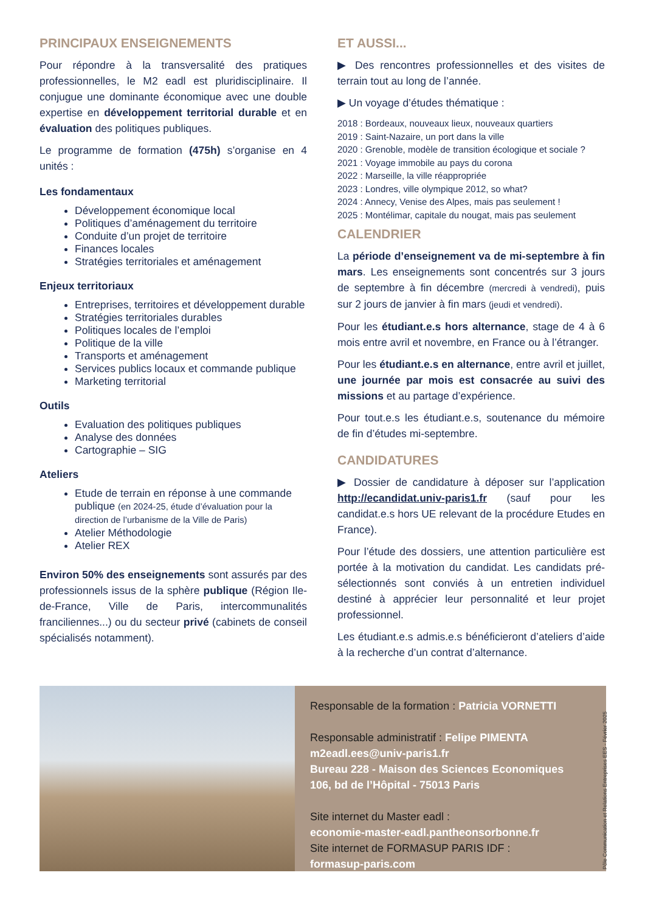PRINCIPAUX ENSEIGNEMENTS
Pour répondre à la transversalité des pratiques professionnelles, le M2 eadl est pluridisciplinaire. Il conjugue une dominante économique avec une double expertise en développement territorial durable et en évaluation des politiques publiques.
Le programme de formation (475h) s’organise en 4 unités :
Les fondamentaux
Développement économique local
Politiques d’aménagement du territoire
Conduite d’un projet de territoire
Finances locales
Stratégies territoriales et aménagement
Enjeux territoriaux
Entreprises, territoires et développement durable
Stratégies territoriales durables
Politiques locales de l’emploi
Politique de la ville
Transports et aménagement
Services publics locaux et commande publique
Marketing territorial
Outils
Evaluation des politiques publiques
Analyse des données
Cartographie – SIG
Ateliers
Etude de terrain en réponse à une commande publique (en 2024-25, étude d’évaluation pour la direction de l’urbanisme de la Ville de Paris)
Atelier Méthodologie
Atelier REX
Environ 50% des enseignements sont assurés par des professionnels issus de la sphère publique (Région Ile-de-France, Ville de Paris, intercommunalités franciliennes...) ou du secteur privé (cabinets de conseil spécialisés notamment).
ET AUSSI...
▶ Des rencontres professionnelles et des visites de terrain tout au long de l’année.
▶ Un voyage d’études thématique :
2018 : Bordeaux, nouveaux lieux, nouveaux quartiers
2019 : Saint-Nazaire, un port dans la ville
2020 : Grenoble, modèle de transition écologique et sociale ?
2021 : Voyage immobile au pays du corona
2022 : Marseille, la ville réappropriée
2023 : Londres, ville olympique 2012, so what?
2024 : Annecy, Venise des Alpes, mais pas seulement !
2025 : Montélimar, capitale du nougat, mais pas seulement
CALENDRIER
La période d’enseignement va de mi-septembre à fin mars. Les enseignements sont concentrés sur 3 jours de septembre à fin décembre (mercredi à vendredi), puis sur 2 jours de janvier à fin mars (jeudi et vendredi).
Pour les étudiant.e.s hors alternance, stage de 4 à 6 mois entre avril et novembre, en France ou à l’étranger.
Pour les étudiant.e.s en alternance, entre avril et juillet, une journée par mois est consacrée au suivi des missions et au partage d’expérience.
Pour tout.e.s les étudiant.e.s, soutenance du mémoire de fin d’études mi-septembre.
CANDIDATURES
▶ Dossier de candidature à déposer sur l’application http://ecandidat.univ-paris1.fr (sauf pour les candidat.e.s hors UE relevant de la procédure Etudes en France).
Pour l’étude des dossiers, une attention particulière est portée à la motivation du candidat. Les candidats pré-sélectionnés sont conviés à un entretien individuel destiné à apprécier leur personnalité et leur projet professionnel.
Les étudiant.e.s admis.e.s bénéficieront d’ateliers d’aide à la recherche d’un contrat d’alternance.
Responsable de la formation : Patricia VORNETTI
Responsable administratif : Felipe PIMENTA
m2eadl.ees@univ-paris1.fr
Bureau 228 - Maison des Sciences Economiques
106, bd de l’Hôpital - 75013 Paris
Site internet du Master eadl :
economie-master-eadl.pantheonsorbonne.fr
Site internet de FORMASUP PARIS IDF :
formasup-paris.com
Pôle Communication et Relations Entreprises EES - Février 2025